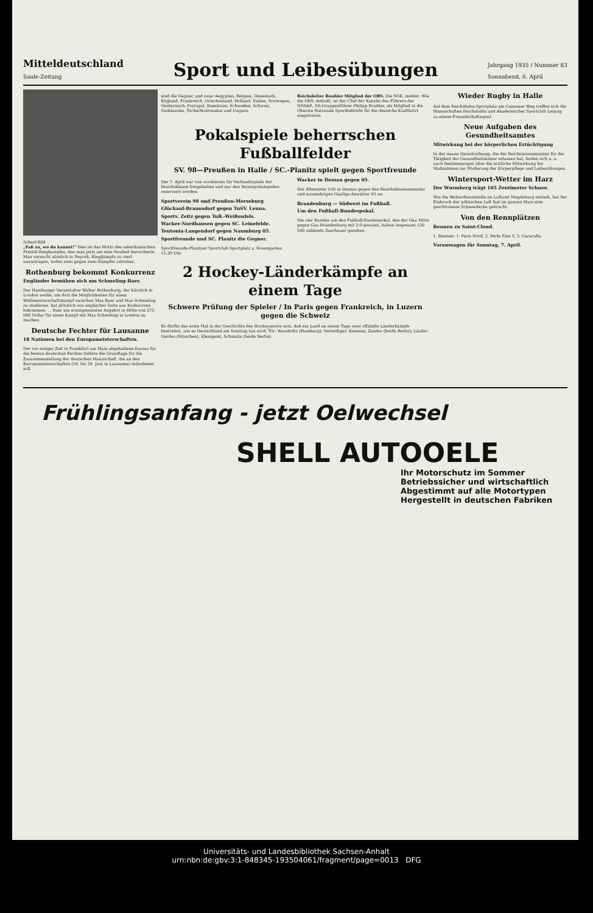Mitteldeutschland
Saale-Zeitung
Sport und Leibesübungen
Jahrgang 1935 / Nummer 83
Sonnabend, 6. April
Scherl-Bild
„Faß zu, wo du kannst!" Dies ist das Motto des amerikanischen Freistil-Ringkampfes, den man jetzt um eine Neuheit bereicherte. Man versucht nämlich in Neyork, Ringkämpfe zu viert auszutragen, wobei zwei gegen zwei Kämpfer antreten.
Rothenburg bekommt Konkurrenz
Engländer bemühen sich um Schmeling-Baer.
Der Hamburger Veranstalter Walter Rothenburg, der kürzlich in London weilte, um dort die Möglichkeiten für einen Weltmeisterschaftskampf zwischen Max Baer und Max Schmeling zu studieren, hat plötzlich von englischer Seite aus Konkurrenz bekommen. ... Baer ein ernstgemeintes Angebot in Höhe von 275 000 Dollar für einen Kampf mit Max Schmeling in London zu machen.
Deutsche Fechter für Lausanne
18 Nationen bei den Europameisterschaften.
Der vor einiger Zeit in Frankfurt am Main abgehaltene Kursus für die besten deutschen Fechter bildete die Grundlage für die Zusammenstellung der deutschen Mannschaft, die an den Europameisterschaften (19. bis 29. Juni in Lausanne) teilnehmen soll.
sind die Gegner, und zwar Aegypten, Belgien, Dänemark, England, Frankreich, Griechenland, Holland, Italien, Norwegen, Oesterreich, Portugal, Rumänien, Schweden, Schweiz, Südslawien, Tschechoslowakei und Ungarn.
Reichsleiter Bouhler Mitglied der ORS. Die NSK. meldet: Wie die ORS. mitteilt, ist der Chef der Kanzlei des Führers der NSDAP., SS-Gruppenführer Philipp Bouhler, als Mitglied in die Oberste Nationale Sportbehörde für die deutsche Kraftfahrt eingetreten.
Pokalspiele beherrschen Fußballfelder
SV. 98—Preußen in Halle / SC.-Planitz spielt gegen Sportfreunde
Der 7. April war von vornherein für Verbandsspiele der Bezirksklasse freigehalten und nur den Vereinpokalspielen reserviert worden.
Sportverein 98 und Preußen-Merseburg
Glückauf-Braunsdorf gegen TuSV. Leuna.
Sportv. Zeitz gegen TuR.-Weißenfels.
Wacker-Nordhausen gegen SC. Leinefelde.
Teutonia-Langendorf gegen Naumburg 05.
Sportfreunde und SC. Planitz die Gegner.
Sportfreunde-Planitzer Sportclub Sportplatz a. Rosengarten 15.30 Uhr
Wacker in Dessau gegen 05.
Der Altmeister tritt in Dessau gegen den Bezirksklassenmeister und nunmehrigen Gauliga-Anwärter 05 an.
Brandenburg — Südwest im Fußball.
Um den Fußball-Bundespokal.
Die vier Runden um den Fußball-Bundespokal, den der Gau Mitte gegen Gau Brandenburg mit 2:0 gewann, haben insgesamt 150 500 zahlende Zuschauer gesehen.
2 Hockey-Länderkämpfe an einem Tage
Schwere Prüfung der Spieler / In Paris gegen Frankreich, in Luzern gegen die Schweiz
Es dürfte das erste Mal in der Geschichte des Hockeysports sein, daß ein Land an einem Tage zwei offizielle Länderkämpfe bestreitet, wie es Deutschland am Sonntag tun wird. Tor: Warnholtz (Hamburg); Verteidiger: Kemmer, Zander (beide Berlin); Läufer: Gerdes (München), Kleingeist, Schmalix (beide Berlin).
Wieder Rugby in Halle
Auf dem Reichsbahn-Sportplatz am Canenaer Weg treffen sich die Mannschaften Reichsbahn und Akademischer Sportclub Leipzig zu einem Freundschaftsspiel.
Neue Aufgaben des Gesundheitsamtes
Mitwirkung bei der körperlichen Ertüchtigung
In der neuen Dienstordnung, die der Reichsinnenminister für die Tätigkeit der Gesundheitsämter erlassen hat, finden sich u. a. auch Bestimmungen über die ärztliche Mitwirkung bei Maßnahmen zur Förderung der Körperpflege und Leibesübungen.
Wintersport-Wetter im Harz
Der Wurmberg trägt 105 Zentimeter Schnee.
Wie die Wetterdienststelle im Luftamt Magdeburg mitteilt, hat der Einbruch der arktischen Luft fast im ganzen Harz eine geschlossene Schneedecke gebracht.
Von den Rennplätzen
Rennen zu Saint-Cloud.
1. Rennen: 1. Paris Nord, 2. Perle Fine V, 3. Caracalla.
Voraussagen für Sonntag, 7. April.
Frühlingsanfang - jetzt Oelwechsel
SHELL AUTOOELE
Ihr Motorschutz im Sommer
Betriebssicher und wirtschaftlich
Abgestimmt auf alle Motortypen
Hergestellt in deutschen Fabriken
Universitäts- und Landesbibliothek Sachsen-Anhalt
urn:nbn:de:gbv:3:1-848345-193504061/fragment/page=0013 DFG